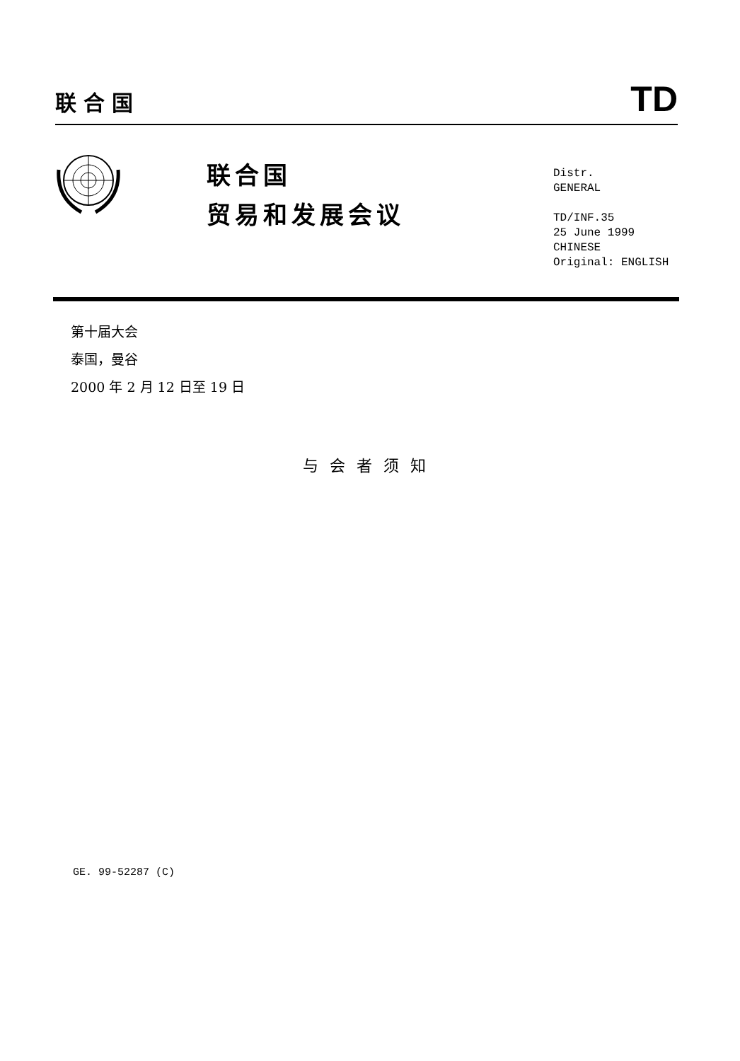联合国 TD
联合国
贸易和发展会议
Distr.
GENERAL
TD/INF.35
25 June 1999
CHINESE
Original: ENGLISH
第十届大会
泰国，曼谷
2000 年 2 月 12 日至 19 日
与会者须知
GE. 99-52287 (C)